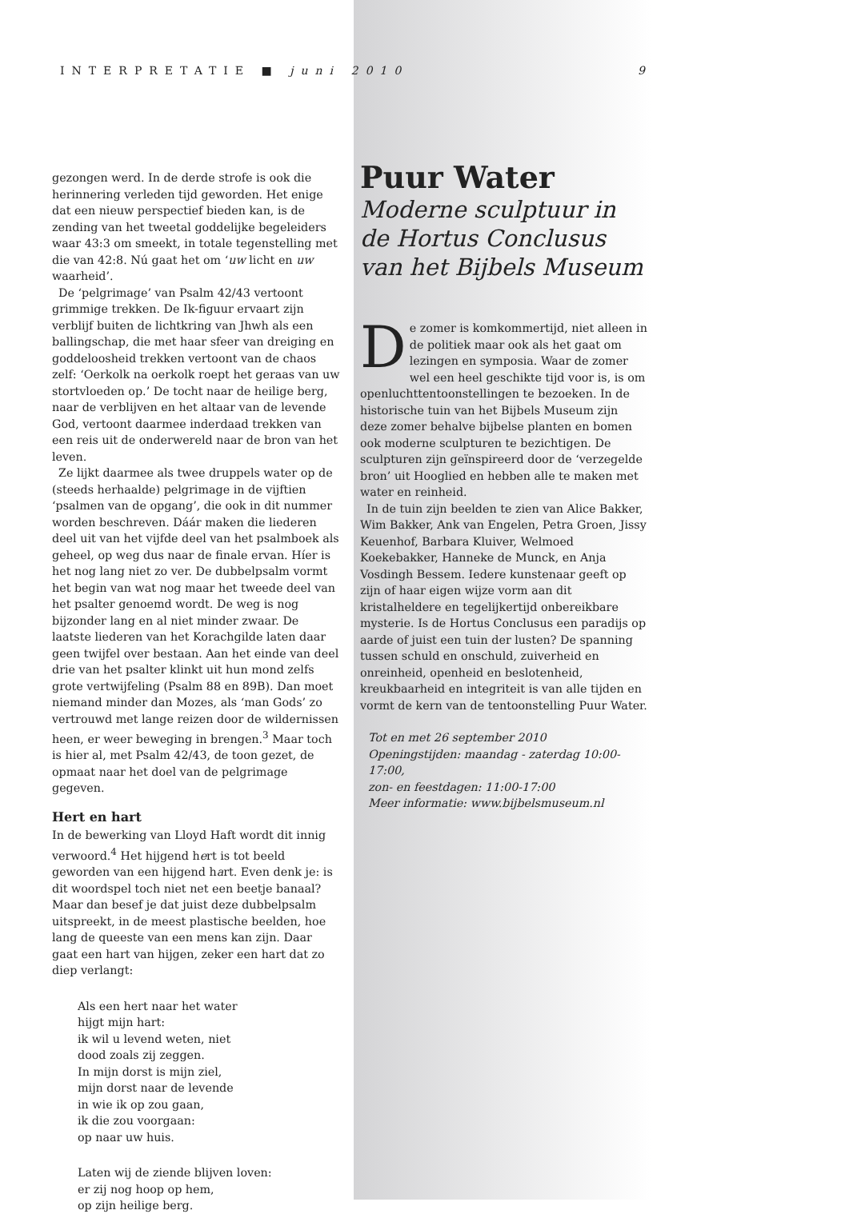INTERPRETATIE ■ juni 2010 9
gezongen werd. In de derde strofe is ook die herinnering verleden tijd geworden. Het enige dat een nieuw perspectief bieden kan, is de zending van het tweetal goddelijke begeleiders waar 43:3 om smeekt, in totale tegenstelling met die van 42:8. Nú gaat het om ‘uw licht en uw waarheid’.
De ‘pelgrimage’ van Psalm 42/43 vertoont grimmige trekken. De Ik-figuur ervaart zijn verblijf buiten de lichtkring van Jhwh als een ballingschap, die met haar sfeer van dreiging en goddeloosheid trekken vertoont van de chaos zelf: ‘Oerkolk na oerkolk roept het geraas van uw stortvloeden op.’ De tocht naar de heilige berg, naar de verblijven en het altaar van de levende God, vertoont daarmee inderdaad trekken van een reis uit de onderwereld naar de bron van het leven.
Ze lijkt daarmee als twee druppels water op de (steeds herhaalde) pelgrimage in de vijftien ‘psalmen van de opgang’, die ook in dit nummer worden beschreven. Dáár maken die liederen deel uit van het vijfde deel van het psalmboek als geheel, op weg dus naar de finale ervan. Híer is het nog lang niet zo ver. De dubbelpsalm vormt het begin van wat nog maar het tweede deel van het psalter genoemd wordt. De weg is nog bijzonder lang en al niet minder zwaar. De laatste liederen van het Korachgilde laten daar geen twijfel over bestaan. Aan het einde van deel drie van het psalter klinkt uit hun mond zelfs grote vertwijfeling (Psalm 88 en 89B). Dan moet niemand minder dan Mozes, als ‘man Gods’ zo vertrouwd met lange reizen door de wildernissen heen, er weer beweging in brengen.<sup>3</sup> Maar toch is hier al, met Psalm 42/43, de toon gezet, de opmaat naar het doel van de pelgrimage gegeven.
Hert en hart
In de bewerking van Lloyd Haft wordt dit innig verwoord.<sup>4</sup> Het hijgend hert is tot beeld geworden van een hijgend hart. Even denk je: is dit woordspel toch niet net een beetje banaal? Maar dan besef je dat juist deze dubbelpsalm uitspreekt, in de meest plastische beelden, hoe lang de queeste van een mens kan zijn. Daar gaat een hart van hijgen, zeker een hart dat zo diep verlangt:
Als een hert naar het water
hijgt mijn hart:
ik wil u levend weten, niet
dood zoals zij zeggen.
In mijn dorst is mijn ziel,
mijn dorst naar de levende
in wie ik op zou gaan,
ik die zou voorgaan:
op naar uw huis.
Laten wij de ziende blijven loven:
er zij nog hoop op hem,
op zijn heilige berg.
Puur Water
Moderne sculptuur in de Hortus Conclusus van het Bijbels Museum
De zomer is komkommertijd, niet alleen in de politiek maar ook als het gaat om lezingen en symposia. Waar de zomer wel een heel geschikte tijd voor is, is om openluchttentoonstellingen te bezoeken. In de historische tuin van het Bijbels Museum zijn deze zomer behalve bijbelse planten en bomen ook moderne sculpturen te bezichtigen. De sculpturen zijn geïnspireerd door de ‘verzegelde bron’ uit Hooglied en hebben alle te maken met water en reinheid.
In de tuin zijn beelden te zien van Alice Bakker, Wim Bakker, Ank van Engelen, Petra Groen, Jissy Keuenhof, Barbara Kluiver, Welmoed Koekebakker, Hanneke de Munck, en Anja Vosdingh Bessem. Iedere kunstenaar geeft op zijn of haar eigen wijze vorm aan dit kristalheldere en tegelijkertijd onbereikbare mysterie. Is de Hortus Conclusus een paradijs op aarde of juist een tuin der lusten? De spanning tussen schuld en onschuld, zuiverheid en onreinheid, openheid en beslotenheid, kreukbaarheid en integriteit is van alle tijden en vormt de kern van de tentoonstelling Puur Water.
Tot en met 26 september 2010
Openingstijden: maandag - zaterdag 10:00-17:00,
zon- en feestdagen: 11:00-17:00
Meer informatie: www.bijbelsmuseum.nl